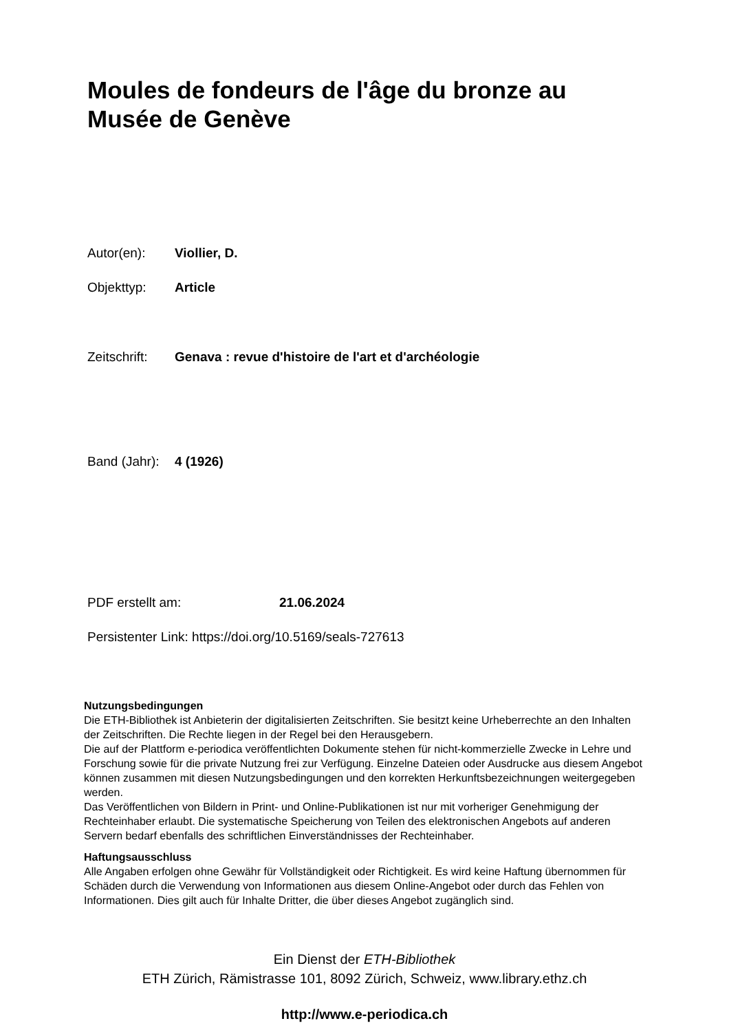Moules de fondeurs de l'âge du bronze au Musée de Genève
Autor(en): Viollier, D.
Objekttyp: Article
Zeitschrift: Genava : revue d'histoire de l'art et d'archéologie
Band (Jahr): 4 (1926)
PDF erstellt am: 21.06.2024
Persistenter Link: https://doi.org/10.5169/seals-727613
Nutzungsbedingungen
Die ETH-Bibliothek ist Anbieterin der digitalisierten Zeitschriften. Sie besitzt keine Urheberrechte an den Inhalten der Zeitschriften. Die Rechte liegen in der Regel bei den Herausgebern.
Die auf der Plattform e-periodica veröffentlichten Dokumente stehen für nicht-kommerzielle Zwecke in Lehre und Forschung sowie für die private Nutzung frei zur Verfügung. Einzelne Dateien oder Ausdrucke aus diesem Angebot können zusammen mit diesen Nutzungsbedingungen und den korrekten Herkunftsbezeichnungen weitergegeben werden.
Das Veröffentlichen von Bildern in Print- und Online-Publikationen ist nur mit vorheriger Genehmigung der Rechteinhaber erlaubt. Die systematische Speicherung von Teilen des elektronischen Angebots auf anderen Servern bedarf ebenfalls des schriftlichen Einverständnisses der Rechteinhaber.
Haftungsausschluss
Alle Angaben erfolgen ohne Gewähr für Vollständigkeit oder Richtigkeit. Es wird keine Haftung übernommen für Schäden durch die Verwendung von Informationen aus diesem Online-Angebot oder durch das Fehlen von Informationen. Dies gilt auch für Inhalte Dritter, die über dieses Angebot zugänglich sind.
Ein Dienst der ETH-Bibliothek
ETH Zürich, Rämistrasse 101, 8092 Zürich, Schweiz, www.library.ethz.ch
http://www.e-periodica.ch